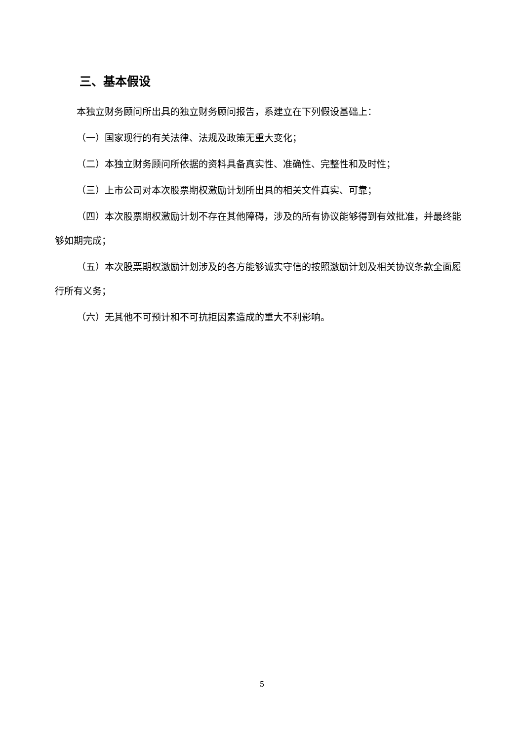三、基本假设
本独立财务顾问所出具的独立财务顾问报告，系建立在下列假设基础上：
（一）国家现行的有关法律、法规及政策无重大变化；
（二）本独立财务顾问所依据的资料具备真实性、准确性、完整性和及时性；
（三）上市公司对本次股票期权激励计划所出具的相关文件真实、可靠；
（四）本次股票期权激励计划不存在其他障碍，涉及的所有协议能够得到有效批准，并最终能够如期完成；
（五）本次股票期权激励计划涉及的各方能够诚实守信的按照激励计划及相关协议条款全面履行所有义务；
（六）无其他不可预计和不可抗拒因素造成的重大不利影响。
5